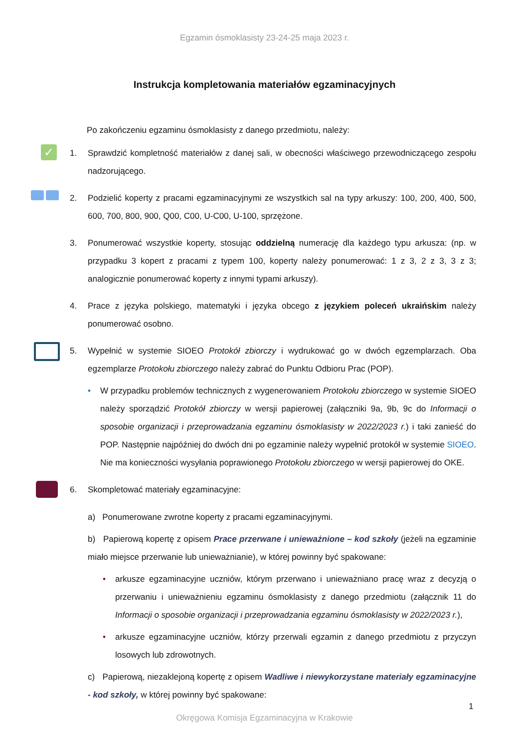Egzamin ósmoklasisty 23-24-25 maja 2023 r.
Instrukcja kompletowania materiałów egzaminacyjnych
Po zakończeniu egzaminu ósmoklasisty z danego przedmiotu, należy:
✓
1. Sprawdzić kompletność materiałów z danej sali, w obecności właściwego przewodniczącego zespołu nadzorującego.
2. Podzielić koperty z pracami egzaminacyjnymi ze wszystkich sal na typy arkuszy: 100, 200, 400, 500, 600, 700, 800, 900, Q00, C00, U-C00, U-100, sprzężone.
3. Ponumerować wszystkie koperty, stosując oddzielną numerację dla każdego typu arkusza: (np. w przypadku 3 kopert z pracami z typem 100, koperty należy ponumerować: 1 z 3, 2 z 3, 3 z 3; analogicznie ponumerować koperty z innymi typami arkuszy).
4. Prace z języka polskiego, matematyki i języka obcego z językiem poleceń ukraińskim należy ponumerować osobno.
5. Wypełnić w systemie SIOEO Protokół zbiorczy i wydrukować go w dwóch egzemplarzach. Oba egzemplarze Protokołu zbiorczego należy zabrać do Punktu Odbioru Prac (POP).
• W przypadku problemów technicznych z wygenerowaniem Protokołu zbiorczego w systemie SIOEO należy sporządzić Protokół zbiorczy w wersji papierowej (załączniki 9a, 9b, 9c do Informacji o sposobie organizacji i przeprowadzania egzaminu ósmoklasisty w 2022/2023 r.) i taki zanieść do POP. Następnie najpóźniej do dwóch dni po egzaminie należy wypełnić protokół w systemie SIOEO. Nie ma konieczności wysyłania poprawionego Protokołu zbiorczego w wersji papierowej do OKE.
6. Skompletować materiały egzaminacyjne:
a) Ponumerowane zwrotne koperty z pracami egzaminacyjnymi.
b) Papierową kopertę z opisem Prace przerwane i unieważnione – kod szkoły (jeżeli na egzaminie miało miejsce przerwanie lub unieważnianie), w której powinny być spakowane:
• arkusze egzaminacyjne uczniów, którym przerwano i unieważniano pracę wraz z decyzją o przerwaniu i unieważnieniu egzaminu ósmoklasisty z danego przedmiotu (załącznik 11 do Informacji o sposobie organizacji i przeprowadzania egzaminu ósmoklasisty w 2022/2023 r.),
• arkusze egzaminacyjne uczniów, którzy przerwali egzamin z danego przedmiotu z przyczyn losowych lub zdrowotnych.
c) Papierową, niezaklejoną kopertę z opisem Wadliwe i niewykorzystane materiały egzaminacyjne - kod szkoły, w której powinny być spakowane:
1
Okręgowa Komisja Egzaminacyjna w Krakowie